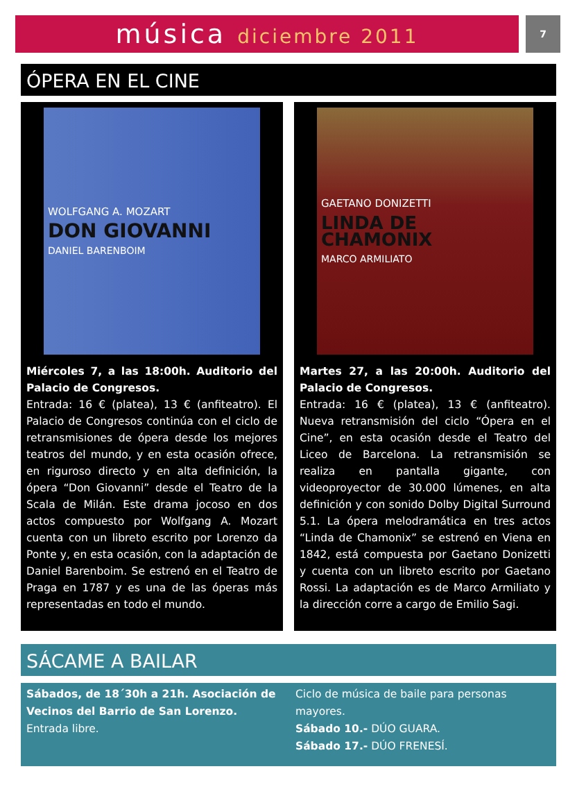música diciembre 2011 7
ÓPERA EN EL CINE
WOLFGANG A. MOZART
DON GIOVANNI
DANIEL BARENBOIM
Miércoles 7, a las 18:00h. Auditorio del Palacio de Congresos.
Entrada: 16 € (platea), 13 € (anfiteatro). El Palacio de Congresos continúa con el ciclo de retransmisiones de ópera desde los mejores teatros del mundo, y en esta ocasión ofrece, en riguroso directo y en alta definición, la ópera “Don Giovanni” desde el Teatro de la Scala de Milán. Este drama jocoso en dos actos compuesto por Wolfgang A. Mozart cuenta con un libreto escrito por Lorenzo da Ponte y, en esta ocasión, con la adaptación de Daniel Barenboim. Se estrenó en el Teatro de Praga en 1787 y es una de las óperas más representadas en todo el mundo.
GAETANO DONIZETTI
LINDA DE CHAMONIX
MARCO ARMILIATO
Martes 27, a las 20:00h. Auditorio del Palacio de Congresos.
Entrada: 16 € (platea), 13 € (anfiteatro). Nueva retransmisión del ciclo “Ópera en el Cine”, en esta ocasión desde el Teatro del Liceo de Barcelona. La retransmisión se realiza en pantalla gigante, con videoproyector de 30.000 lúmenes, en alta definición y con sonido Dolby Digital Surround 5.1. La ópera melodramática en tres actos “Linda de Chamonix” se estrenó en Viena en 1842, está compuesta por Gaetano Donizetti y cuenta con un libreto escrito por Gaetano Rossi. La adaptación es de Marco Armiliato y la dirección corre a cargo de Emilio Sagi.
SÁCAME A BAILAR
Sábados, de 18´30h a 21h. Asociación de Vecinos del Barrio de San Lorenzo.
Entrada libre.
Ciclo de música de baile para personas mayores.
Sábado 10.- DÚO GUARA.
Sábado 17.- DÚO FRENESÍ.